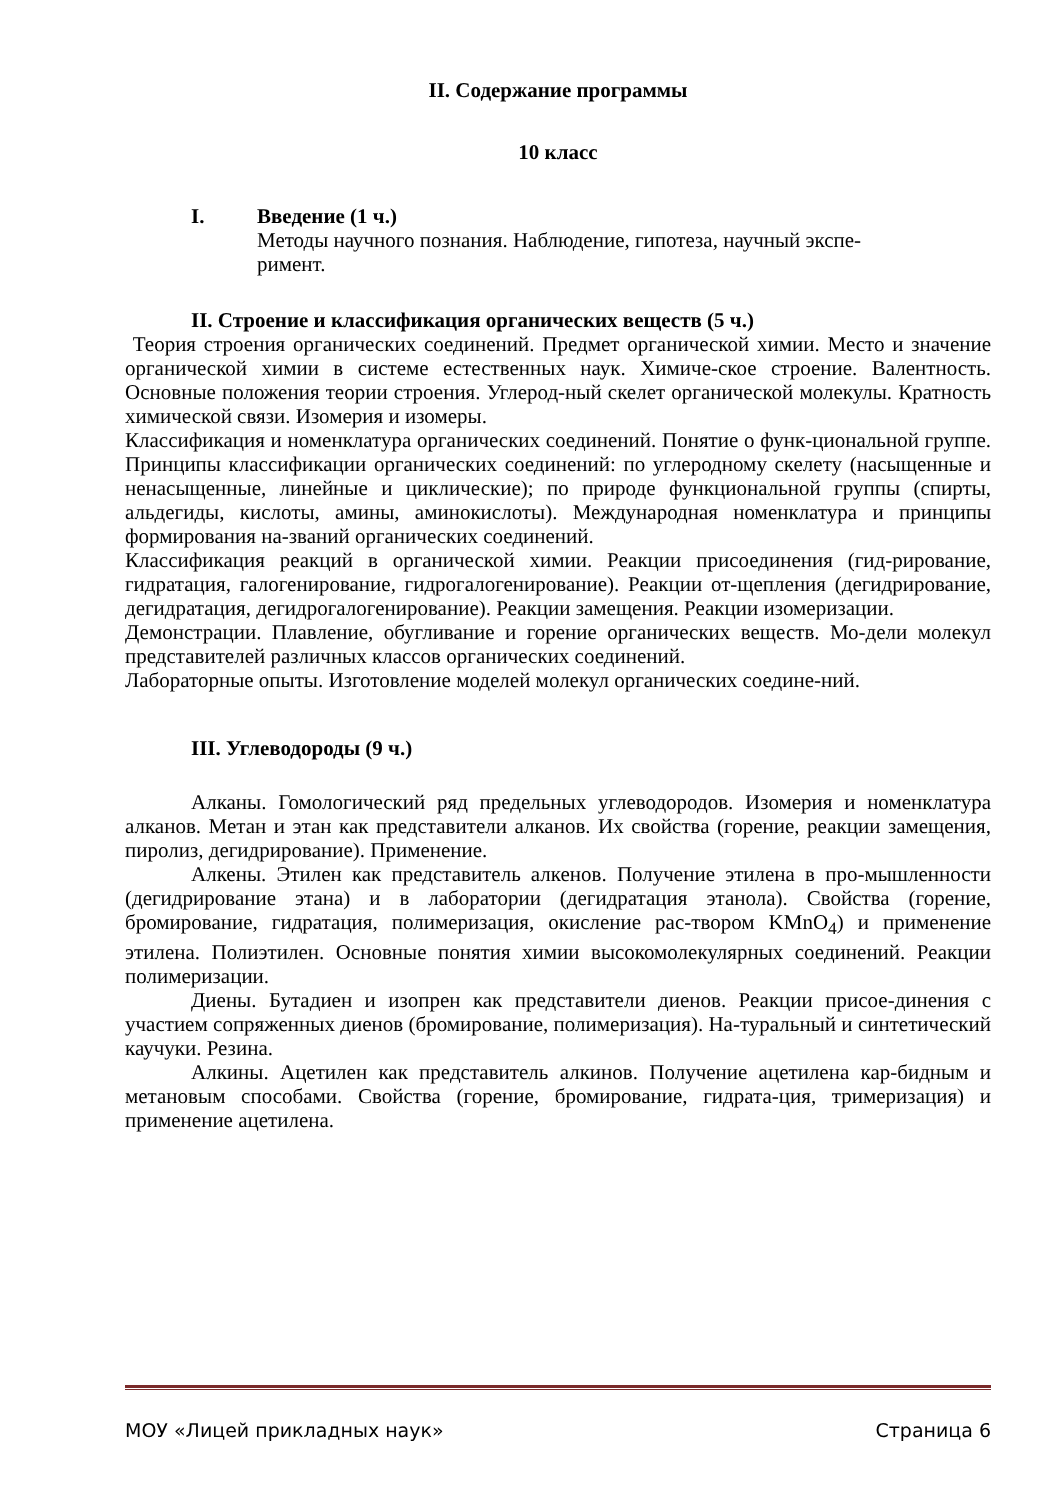II. Содержание программы
10 класс
I. Введение (1 ч.)
Методы научного познания. Наблюдение, гипотеза, научный экспе-
римент.
II. Строение и классификация органических веществ (5 ч.)
Теория строения органических соединений. Предмет органической химии. Место и значение органической химии в системе естественных наук. Химиче-ское строение. Валентность. Основные положения теории строения. Углерод-ный скелет органической молекулы. Кратность химической связи. Изомерия и изомеры.
Классификация и номенклатура органических соединений. Понятие о функ-циональной группе. Принципы классификации органических соединений: по углеродному скелету (насыщенные и ненасыщенные, линейные и циклические); по природе функциональной группы (спирты, альдегиды, кислоты, амины, аминокислоты). Международная номенклатура и принципы формирования на-званий органических соединений.
Классификация реакций в органической химии. Реакции присоединения (гид-рирование, гидратация, галогенирование, гидрогалогенирование). Реакции от-щепления (дегидрирование, дегидратация, дегидрогалогенирование). Реакции замещения. Реакции изомеризации.
Демонстрации. Плавление, обугливание и горение органических веществ. Мо-дели молекул представителей различных классов органических соединений.
Лабораторные опыты. Изготовление моделей молекул органических соедине-ний.
III. Углеводороды (9 ч.)
Алканы. Гомологический ряд предельных углеводородов. Изомерия и номенклатура алканов. Метан и этан как представители алканов. Их свойства (горение, реакции замещения, пиролиз, дегидрирование). Применение.
Алкены. Этилен как представитель алкенов. Получение этилена в про-мышленности (дегидрирование этана) и в лаборатории (дегидратация этанола). Свойства (горение, бромирование, гидратация, полимеризация, окисление рас-твором KMnO<sub>4</sub>) и применение этилена. Полиэтилен. Основные понятия химии высокомолекулярных соединений. Реакции полимеризации.
Диены. Бутадиен и изопрен как представители диенов. Реакции присое-динения с участием сопряженных диенов (бромирование, полимеризация). На-туральный и синтетический каучуки. Резина.
Алкины. Ацетилен как представитель алкинов. Получение ацетилена кар-бидным и метановым способами. Свойства (горение, бромирование, гидрата-ция, тримеризация) и применение ацетилена.
МОУ «Лицей прикладных наук» Страница 6